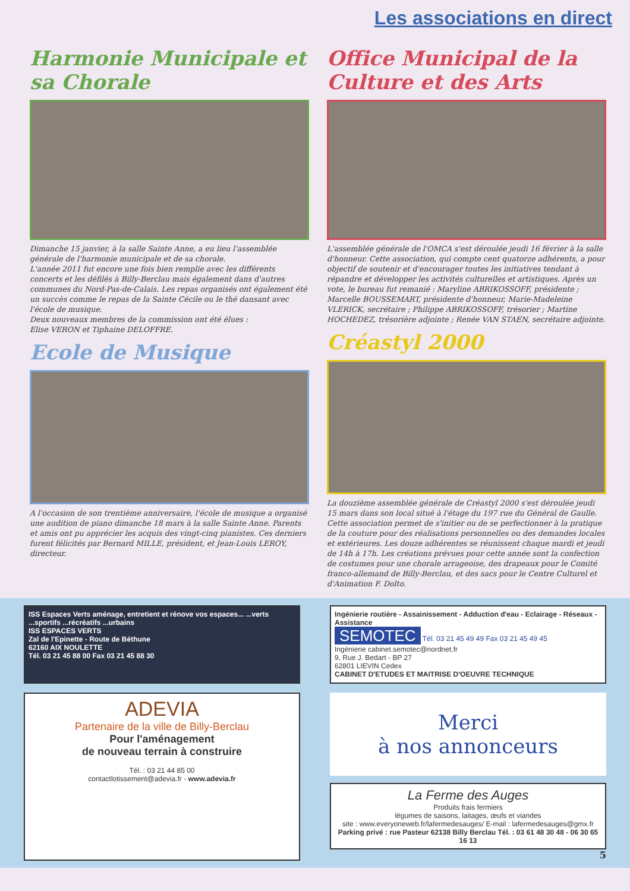Les associations en direct
Harmonie Municipale et sa Chorale
Dimanche 15 janvier, à la salle Sainte Anne, a eu lieu l'assemblée générale de l'harmonie municipale et de sa chorale.
L'année 2011 fut encore une fois bien remplie avec les différents concerts et les défilés à Billy-Berclau mais également dans d'autres communes du Nord-Pas-de-Calais. Les repas organisés ont également été un succès comme le repas de la Sainte Cécile ou le thé dansant avec l'école de musique.
Deux nouveaux membres de la commission ont été élues :
Elise VERON et Tiphaine DELOFFRE.
Ecole de Musique
A l'occasion de son trentième anniversaire, l'école de musique a organisé une audition de piano dimanche 18 mars à la salle Sainte Anne. Parents et amis ont pu apprécier les acquis des vingt-cinq pianistes. Ces derniers furent félicités par Bernard MILLE, président, et Jean-Louis LEROY, directeur.
Office Municipal de la Culture et des Arts
L'assemblée générale de l'OMCA s'est déroulée jeudi 16 février à la salle d'honneur. Cette association, qui compte cent quatorze adhérents, a pour objectif de soutenir et d'encourager toutes les initiatives tendant à répandre et développer les activités culturelles et artistiques. Après un vote, le bureau fut remanié : Maryline ABRIKOSSOFF, présidente ; Marcelle BOUSSEMART, présidente d'honneur, Marie-Madeleine VLERICK, secrétaire ; Philippe ABRIKOSSOFF, trésorier ; Martine HOCHEDEZ, trésorière adjointe ; Renée VAN STAEN, secrétaire adjointe.
Créastyl 2000
La douzième assemblée générale de Créastyl 2000 s'est déroulée jeudi 15 mars dans son local situé à l'étage du 197 rue du Général de Gaulle. Cette association permet de s'initier ou de se perfectionner à la pratique de la couture pour des réalisations personnelles ou des demandes locales et extérieures. Les douze adhérentes se réunissent chaque mardi et jeudi de 14h à 17h. Les créations prévues pour cette année sont la confection de costumes pour une chorale arrageoise, des drapeaux pour le Comité franco-allemand de Billy-Berclau, et des sacs pour le Centre Culturel et d'Animation F. Dolto.
ISS Espaces Verts aménage, entretient et rénove vos espaces... ...verts ...sportifs ...récréatifs ...urbains
ISS ESPACES VERTS
Zal de l'Epinette - Route de Béthune
62160 AIX NOULETTE
Tél. 03 21 45 88 00 Fax 03 21 45 88 30
Ingénierie routière - Assainissement - Adduction d'eau - Eclairage - Réseaux - Assistance
SEMOTEC Tél. 03 21 45 49 49 Fax 03 21 45 49 45
Ingénierie cabinet.semotec@nordnet.fr
9, Rue J. Bedart - BP 27
62801 LIEVIN Cedex
CABINET D'ETUDES ET MAITRISE D'OEUVRE TECHNIQUE
ADEVIA
Partenaire de la ville de Billy-Berclau
Pour l'aménagement
de nouveau terrain à construire
Tél. : 03 21 44 85 00
contactlotissement@adevia.fr - www.adevia.fr
Merci
à nos annonceurs
La Ferme des Auges
Produits frais fermiers
légumes de saisons, laitages, œufs et viandes
site : www.everyoneweb.fr/lafermedesauges/ E-mail : lafermedesauges@gmx.fr
Parking privé : rue Pasteur 62138 Billy Berclau Tél. : 03 61 48 30 48 - 06 30 65 16 13
5